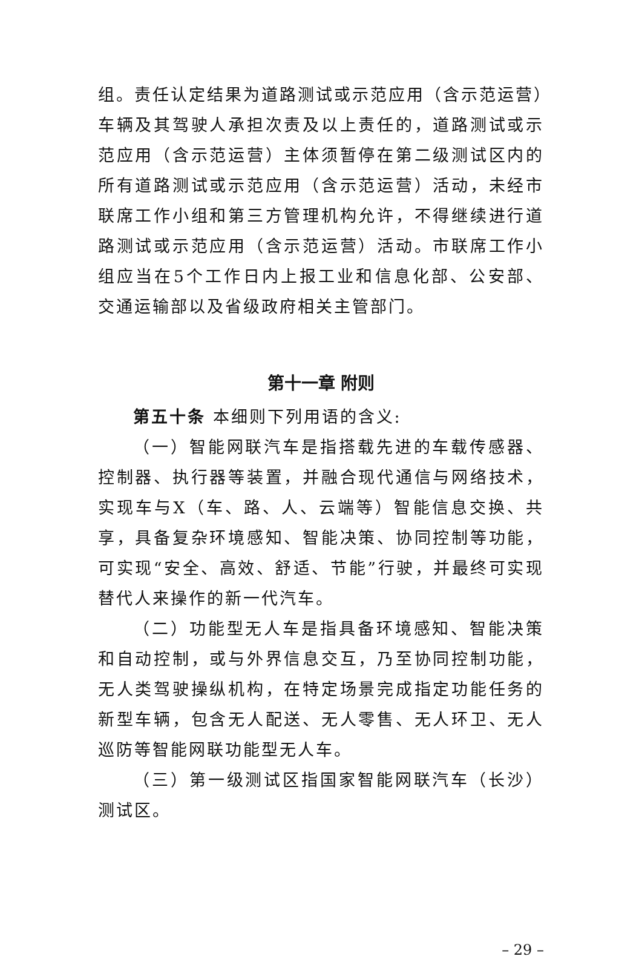组。责任认定结果为道路测试或示范应用（含示范运营）车辆及其驾驶人承担次责及以上责任的，道路测试或示范应用（含示范运营）主体须暂停在第二级测试区内的所有道路测试或示范应用（含示范运营）活动，未经市联席工作小组和第三方管理机构允许，不得继续进行道路测试或示范应用（含示范运营）活动。市联席工作小组应当在5个工作日内上报工业和信息化部、公安部、交通运输部以及省级政府相关主管部门。
第十一章 附则
第五十条 本细则下列用语的含义:
（一）智能网联汽车是指搭载先进的车载传感器、控制器、执行器等装置，并融合现代通信与网络技术，实现车与X（车、路、人、云端等）智能信息交换、共享，具备复杂环境感知、智能决策、协同控制等功能，可实现“安全、高效、舒适、节能”行驶，并最终可实现替代人来操作的新一代汽车。
（二）功能型无人车是指具备环境感知、智能决策和自动控制，或与外界信息交互，乃至协同控制功能，无人类驾驶操纵机构，在特定场景完成指定功能任务的新型车辆，包含无人配送、无人零售、无人环卫、无人巡防等智能网联功能型无人车。
（三）第一级测试区指国家智能网联汽车（长沙）测试区。
– 29 –